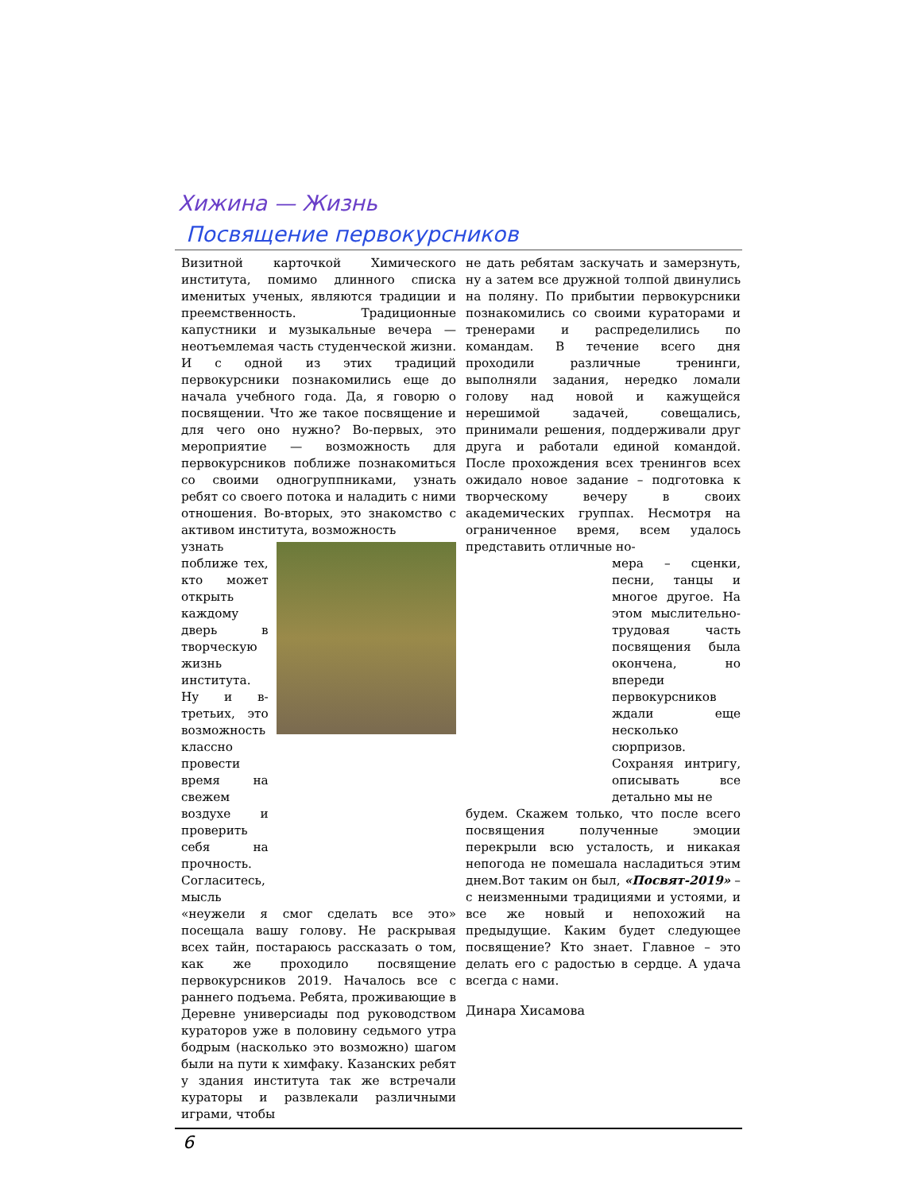Хижина — Жизнь
Посвящение первокурсников
Визитной карточкой Химического института, помимо длинного списка именитых ученых, являются традиции и преемственность. Традиционные капустники и музыкальные вечера — неотъемлемая часть студенческой жизни. И с одной из этих традиций первокурсники познакомились еще до начала учебного года. Да, я говорю о посвящении. Что же такое посвящение и для чего оно нужно? Во-первых, это мероприятие — возможность для первокурсников поближе познакомиться со своими одногруппниками, узнать ребят со своего потока и наладить с ними отношения. Во-вторых, это знакомство с активом института, возможность
узнать поближе тех, кто может открыть каждому дверь в творческую жизнь института. Ну и в-третьих, это возможность классно провести время на свежем воздухе и проверить себя на прочность. Согласитесь, мысль
«неужели я смог сделать все это» посещала вашу голову. Не раскрывая всех тайн, постараюсь рассказать о том, как же проходило посвящение первокурсников 2019. Началось все с раннего подъема. Ребята, проживающие в Деревне универсиады под руководством кураторов уже в половину седьмого утра бодрым (насколько это возможно) шагом были на пути к химфаку. Казанских ребят у здания института так же встречали кураторы и развлекали различными играми, чтобы
не дать ребятам заскучать и замерзнуть, ну а затем все дружной толпой двинулись на поляну. По прибытии первокурсники познакомились со своими кураторами и тренерами и распределились по командам. В течение всего дня проходили различные тренинги, выполняли задания, нередко ломали голову над новой и кажущейся нерешимой задачей, совещались, принимали решения, поддерживали друг друга и работали единой командой. После прохождения всех тренингов всех ожидало новое задание – подготовка к творческому вечеру в своих академических группах. Несмотря на ограниченное время, всем удалось представить отличные но-
мера – сценки, песни, танцы и многое другое. На этом мыслительно-трудовая часть посвящения была окончена, но впереди первокурсников ждали еще несколько сюрпризов. Сохраняя интригу, описывать все детально мы не
будем. Скажем только, что после всего посвящения полученные эмоции перекрыли всю усталость, и никакая непогода не помешала насладиться этим днем.Вот таким он был, «Посвят-2019» – с неизменными традициями и устоями, и все же новый и непохожий на предыдущие. Каким будет следующее посвящение? Кто знает. Главное – это делать его с радостью в сердце. А удача всегда с нами.
Динара Хисамова
6